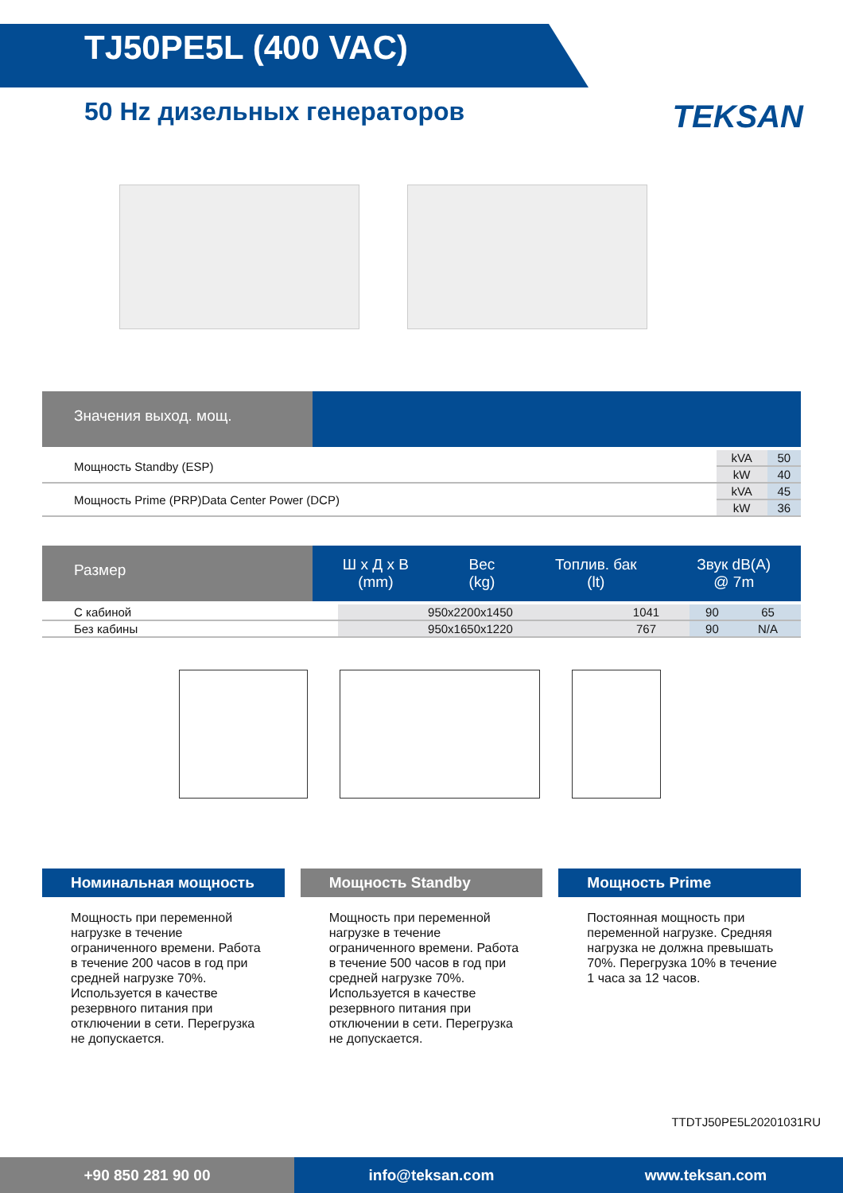TJ50PE5L (400 VAC)
50 Hz дизельных генераторов
TEKSAN
Значения выход. мощ.
| Мощность Standby (ESP) | kVA | 50 |
| | kW | 40 |
| Мощность Prime (PRP)Data Center Power (DCP) | kVA | 45 |
| | kW | 36 |
Размер
Ш x Д x В
(mm) Вес
(kg) Топлив. бак
(lt) Звук dB(A)
@ 7m
| С кабиной | 950x2200x1450 | 1041 | 90 | 65 |
| Без кабины | 950x1650x1220 | 767 | 90 | N/A |
Номинальная мощность
Мощность при переменной нагрузке в течение ограниченного времени. Работа в течение 200 часов в год при средней нагрузке 70%. Используется в качестве резервного питания при отключении в сети. Перегрузка не допускается.
Мощность Standby
Мощность при переменной нагрузке в течение ограниченного времени. Работа в течение 500 часов в год при средней нагрузке 70%. Используется в качестве резервного питания при отключении в сети. Перегрузка не допускается.
Мощность Prime
Постоянная мощность при переменной нагрузке. Средняя нагрузка не должна превышать 70%. Перегрузка 10% в течение 1 часа за 12 часов.
TTDTJ50PE5L20201031RU
+90 850 281 90 00
info@teksan.com www.teksan.com